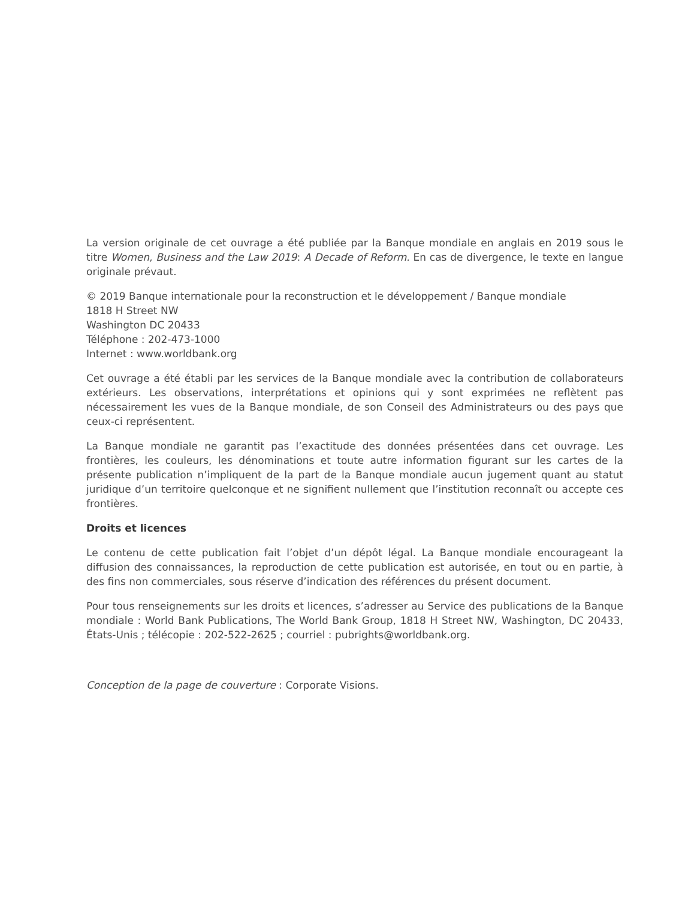La version originale de cet ouvrage a été publiée par la Banque mondiale en anglais en 2019 sous le titre Women, Business and the Law 2019: A Decade of Reform. En cas de divergence, le texte en langue originale prévaut.
© 2019 Banque internationale pour la reconstruction et le développement / Banque mondiale
1818 H Street NW
Washington DC 20433
Téléphone : 202-473-1000
Internet : www.worldbank.org
Cet ouvrage a été établi par les services de la Banque mondiale avec la contribution de collaborateurs extérieurs. Les observations, interprétations et opinions qui y sont exprimées ne reflètent pas nécessairement les vues de la Banque mondiale, de son Conseil des Administrateurs ou des pays que ceux-ci représentent.
La Banque mondiale ne garantit pas l’exactitude des données présentées dans cet ouvrage. Les frontières, les couleurs, les dénominations et toute autre information figurant sur les cartes de la présente publication n’impliquent de la part de la Banque mondiale aucun jugement quant au statut juridique d’un territoire quelconque et ne signifient nullement que l’institution reconnaît ou accepte ces frontières.
Droits et licences
Le contenu de cette publication fait l’objet d’un dépôt légal. La Banque mondiale encourageant la diffusion des connaissances, la reproduction de cette publication est autorisée, en tout ou en partie, à des fins non commerciales, sous réserve d’indication des références du présent document.
Pour tous renseignements sur les droits et licences, s’adresser au Service des publications de la Banque mondiale : World Bank Publications, The World Bank Group, 1818 H Street NW, Washington, DC 20433, États-Unis ; télécopie : 202-522-2625 ; courriel : pubrights@worldbank.org.
Conception de la page de couverture : Corporate Visions.